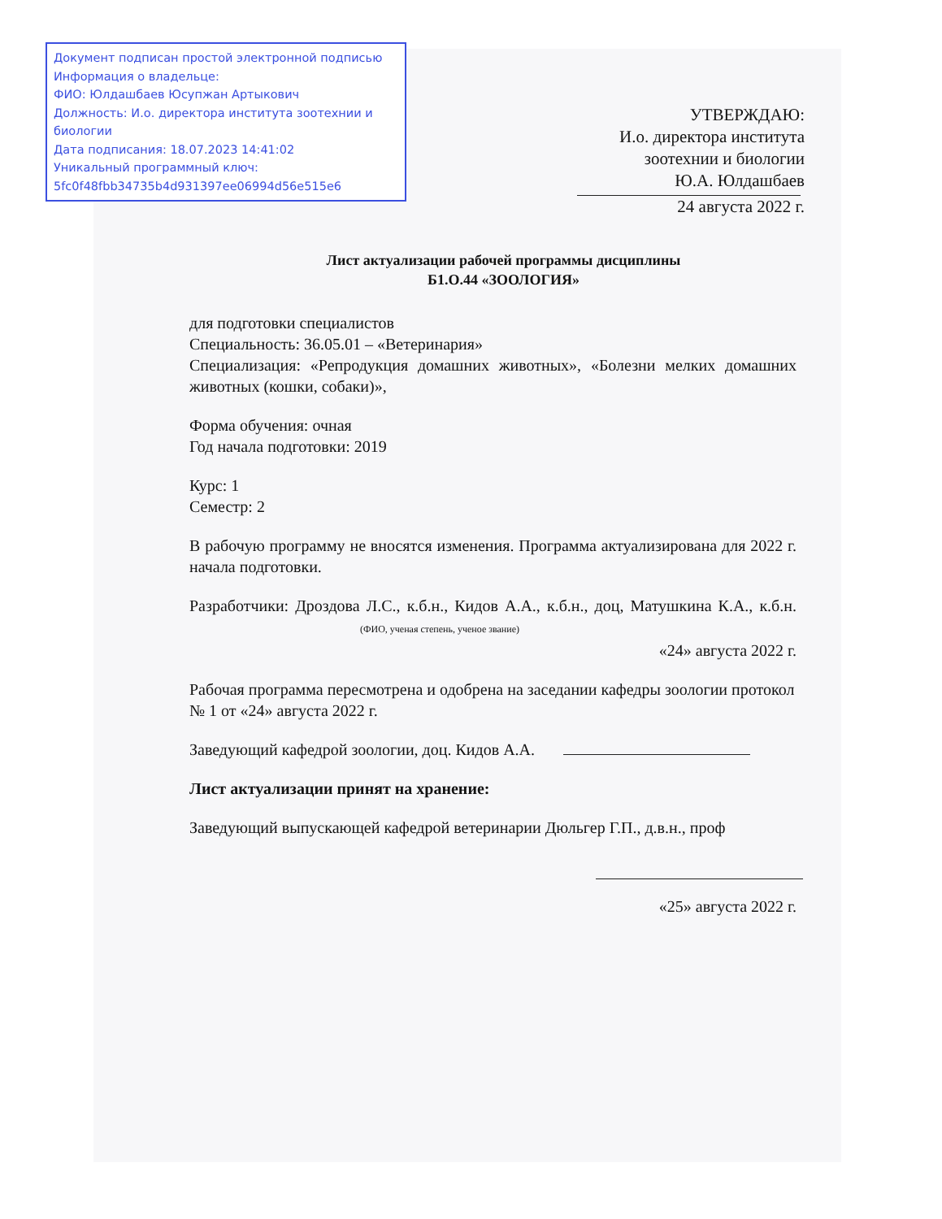Документ подписан простой электронной подписью
Информация о владельце:
ФИО: Юлдашбаев Юсупжан Артыкович
Должность: И.о. директора института зоотехнии и биологии
Дата подписания: 18.07.2023 14:41:02
Уникальный программный ключ:
5fc0f48fbb34735b4d931397ee06994d56e515e6
УТВЕРЖДАЮ:
И.о. директора института
зоотехнии и биологии
Ю.А. Юлдашбаев
24 августа 2022 г.
Лист актуализации рабочей программы дисциплины
Б1.О.44 «ЗООЛОГИЯ»
для подготовки специалистов
Специальность: 36.05.01 – «Ветеринария»
Специализация: «Репродукция домашних животных», «Болезни мелких домашних животных (кошки, собаки)»,
Форма обучения: очная
Год начала подготовки: 2019
Курс: 1
Семестр: 2
В рабочую программу не вносятся изменения. Программа актуализирована для 2022 г. начала подготовки.
Разработчики: Дроздова Л.С., к.б.н., Кидов А.А., к.б.н., доц, Матушкина К.А., к.б.н. (ФИО, ученая степень, ученое звание)
«24» августа 2022 г.
Рабочая программа пересмотрена и одобрена на заседании кафедры зоологии протокол № 1 от «24» августа 2022 г.
Заведующий кафедрой зоологии, доц. Кидов А.А.
Лист актуализации принят на хранение:
Заведующий выпускающей кафедрой ветеринарии Дюльгер Г.П., д.в.н., проф
«25» августа 2022 г.